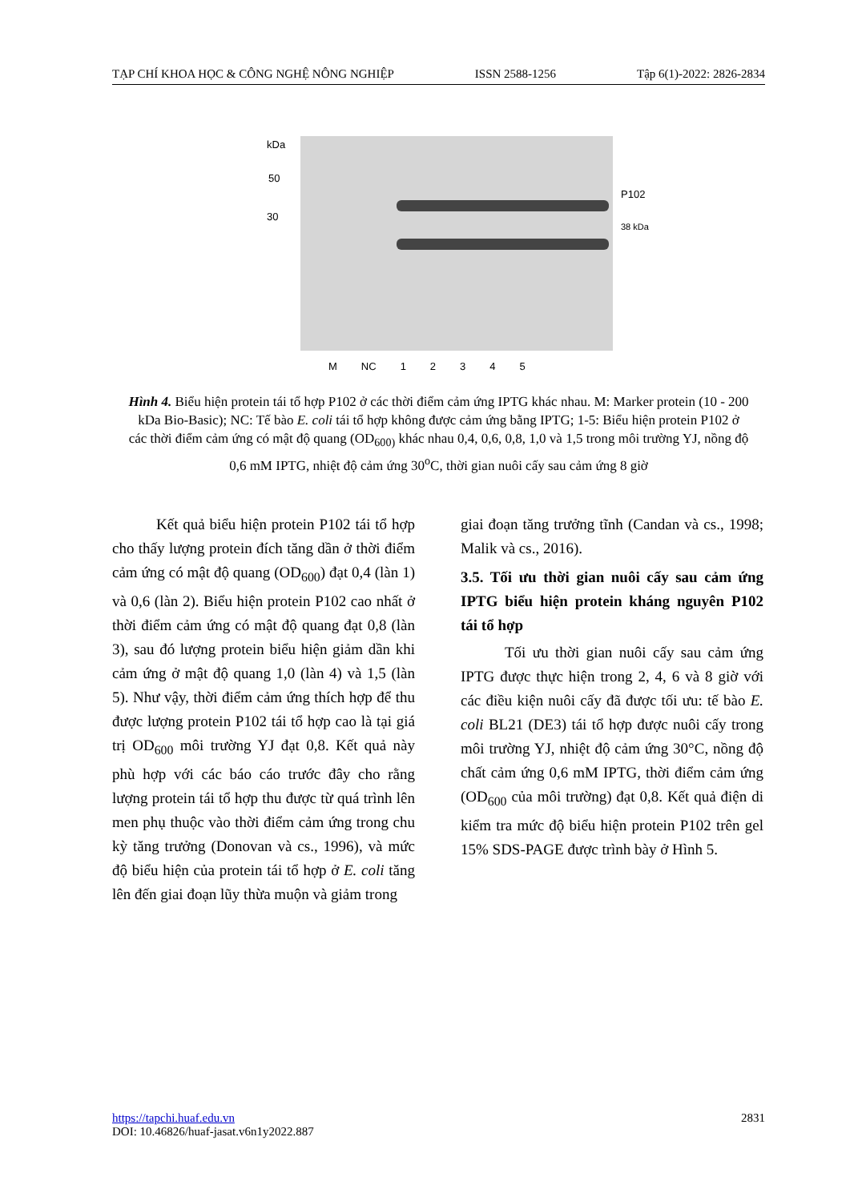TẠP CHÍ KHOA HỌC & CÔNG NGHỆ NÔNG NGHIỆP ISSN 2588-1256 Tập 6(1)-2022: 2826-2834
kDa
50
30
P102
38 kDa
M NC 12345
Hình 4. Biểu hiện protein tái tổ hợp P102 ở các thời điểm cảm ứng IPTG khác nhau. M: Marker protein (10 - 200 kDa Bio-Basic); NC: Tế bào E. coli tái tổ hợp không được cảm ứng bằng IPTG; 1-5: Biểu hiện protein P102 ở các thời điểm cảm ứng có mật độ quang (OD<sub>600)</sub> khác nhau 0,4, 0,6, 0,8, 1,0 và 1,5 trong môi trường YJ, nồng độ 0,6 mM IPTG, nhiệt độ cảm ứng 30<sup>o</sup>C, thời gian nuôi cấy sau cảm ứng 8 giờ
Kết quả biểu hiện protein P102 tái tổ hợp cho thấy lượng protein đích tăng dần ở thời điểm cảm ứng có mật độ quang (OD<sub>600</sub>) đạt 0,4 (làn 1) và 0,6 (làn 2). Biểu hiện protein P102 cao nhất ở thời điểm cảm ứng có mật độ quang đạt 0,8 (làn 3), sau đó lượng protein biểu hiện giảm dần khi cảm ứng ở mật độ quang 1,0 (làn 4) và 1,5 (làn 5). Như vậy, thời điểm cảm ứng thích hợp để thu được lượng protein P102 tái tổ hợp cao là tại giá trị OD<sub>600</sub> môi trường YJ đạt 0,8. Kết quả này phù hợp với các báo cáo trước đây cho rằng lượng protein tái tổ hợp thu được từ quá trình lên men phụ thuộc vào thời điểm cảm ứng trong chu kỳ tăng trưởng (Donovan và cs., 1996), và mức độ biểu hiện của protein tái tổ hợp ở E. coli tăng lên đến giai đoạn lũy thừa muộn và giảm trong
giai đoạn tăng trưởng tĩnh (Candan và cs., 1998; Malik và cs., 2016).
3.5. Tối ưu thời gian nuôi cấy sau cảm ứng IPTG biểu hiện protein kháng nguyên P102 tái tổ hợp
Tối ưu thời gian nuôi cấy sau cảm ứng IPTG được thực hiện trong 2, 4, 6 và 8 giờ với các điều kiện nuôi cấy đã được tối ưu: tế bào E. coli BL21 (DE3) tái tổ hợp được nuôi cấy trong môi trường YJ, nhiệt độ cảm ứng 30°C, nồng độ chất cảm ứng 0,6 mM IPTG, thời điểm cảm ứng (OD<sub>600</sub> của môi trường) đạt 0,8. Kết quả điện di kiểm tra mức độ biểu hiện protein P102 trên gel 15% SDS-PAGE được trình bày ở Hình 5.
https://tapchi.huaf.edu.vn 2831
DOI: 10.46826/huaf-jasat.v6n1y2022.887